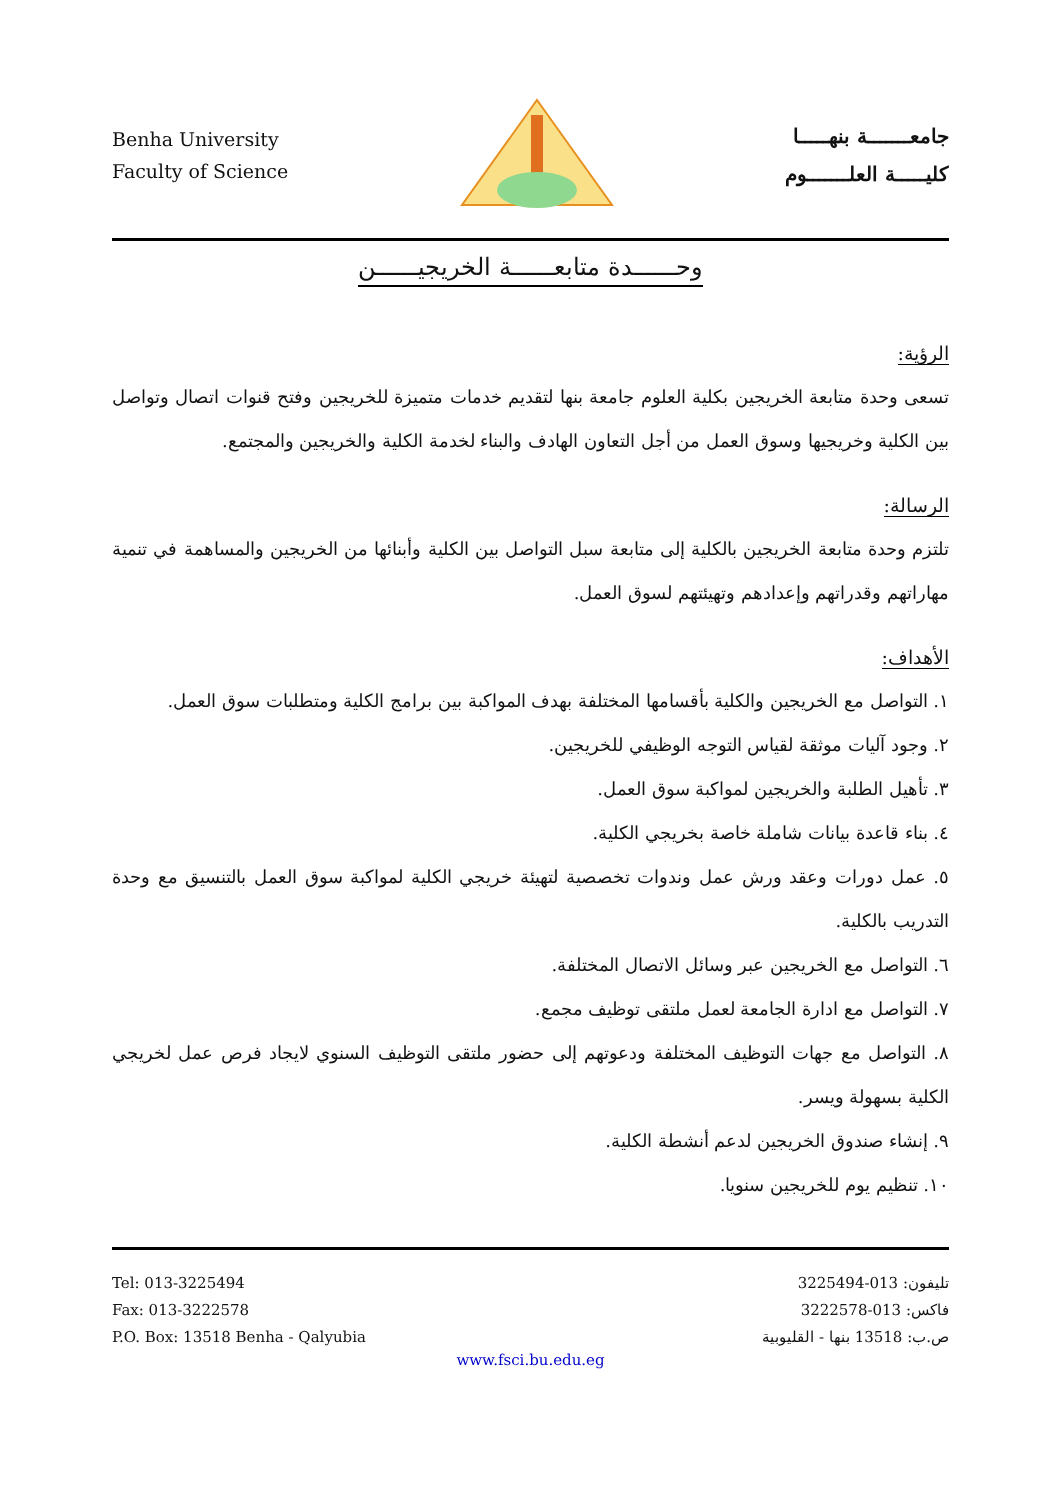Benha University
Faculty of Science
جامعـــــــة بنهـــــا
كليـــــة العلـــــــوم
وحــــــدة متابعــــــة الخريجيــــــن
الرؤية:
تسعى وحدة متابعة الخريجين بكلية العلوم جامعة بنها لتقديم خدمات متميزة للخريجين وفتح قنوات اتصال وتواصل بين الكلية وخريجيها وسوق العمل من أجل التعاون الهادف والبناء لخدمة الكلية والخريجين والمجتمع.
الرسالة:
تلتزم وحدة متابعة الخريجين بالكلية إلى متابعة سبل التواصل بين الكلية وأبنائها من الخريجين والمساهمة في تنمية مهاراتهم وقدراتهم وإعدادهم وتهيئتهم لسوق العمل.
الأهداف:
١. التواصل مع الخريجين والكلية بأقسامها المختلفة بهدف المواكبة بين برامج الكلية ومتطلبات سوق العمل.
٢. وجود آليات موثقة لقياس التوجه الوظيفي للخريجين.
٣. تأهيل الطلبة والخريجين لمواكبة سوق العمل.
٤. بناء قاعدة بيانات شاملة خاصة بخريجي الكلية.
٥. عمل دورات وعقد ورش عمل وندوات تخصصية لتهيئة خريجي الكلية لمواكبة سوق العمل بالتنسيق مع وحدة التدريب بالكلية.
٦. التواصل مع الخريجين عبر وسائل الاتصال المختلفة.
٧. التواصل مع ادارة الجامعة لعمل ملتقى توظيف مجمع.
٨. التواصل مع جهات التوظيف المختلفة ودعوتهم إلى حضور ملتقى التوظيف السنوي لايجاد فرص عمل لخريجي الكلية بسهولة ويسر.
٩. إنشاء صندوق الخريجين لدعم أنشطة الكلية.
١٠. تنظيم يوم للخريجين سنويا.
Tel: 013-3225494
Fax: 013-3222578
P.O. Box: 13518 Benha - Qalyubia
تليفون: 013-3225494
فاكس: 013-3222578
ص.ب: 13518 بنها - القليوبية
www.fsci.bu.edu.eg